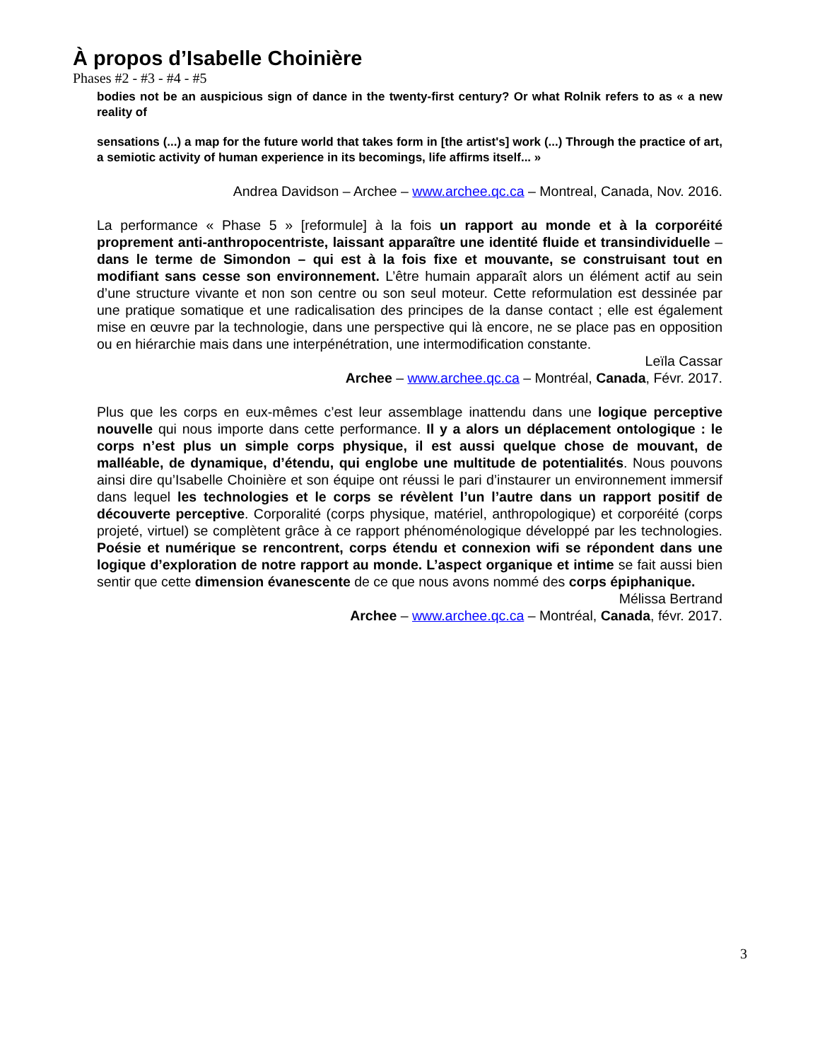À propos d’Isabelle Choinière
Phases #2 - #3 - #4 - #5
bodies not be an auspicious sign of dance in the twenty-first century? Or what Rolnik refers to as « a new reality of
sensations (...) a map for the future world that takes form in [the artist's] work (...) Through the practice of art, a semiotic activity of human experience in its becomings, life affirms itself... »
Andrea Davidson – Archee – www.archee.qc.ca – Montreal, Canada, Nov. 2016.
La performance « Phase 5 » [reformule] à la fois un rapport au monde et à la corporéité proprement anti-anthropocentriste, laissant apparaître une identité fluide et transindividuelle – dans le terme de Simondon – qui est à la fois fixe et mouvante, se construisant tout en modifiant sans cesse son environnement. L’être humain apparaît alors un élément actif au sein d’une structure vivante et non son centre ou son seul moteur. Cette reformulation est dessinée par une pratique somatique et une radicalisation des principes de la danse contact ; elle est également mise en œuvre par la technologie, dans une perspective qui là encore, ne se place pas en opposition ou en hiérarchie mais dans une interpénétration, une intermodification constante.
Leïla Cassar
Archee – www.archee.qc.ca – Montréal, Canada, Févr. 2017.
Plus que les corps en eux-mêmes c’est leur assemblage inattendu dans une logique perceptive nouvelle qui nous importe dans cette performance. Il y a alors un déplacement ontologique : le corps n’est plus un simple corps physique, il est aussi quelque chose de mouvant, de malléable, de dynamique, d’étendu, qui englobe une multitude de potentialités. Nous pouvons ainsi dire qu’Isabelle Choinière et son équipe ont réussi le pari d’instaurer un environnement immersif dans lequel les technologies et le corps se révèlent l’un l’autre dans un rapport positif de découverte perceptive. Corporalité (corps physique, matériel, anthropologique) et corporéité (corps projeté, virtuel) se complètent grâce à ce rapport phénoménologique développé par les technologies. Poésie et numérique se rencontrent, corps étendu et connexion wifi se répondent dans une logique d’exploration de notre rapport au monde. L’aspect organique et intime se fait aussi bien sentir que cette dimension évanescente de ce que nous avons nommé des corps épiphanique.
Mélissa Bertrand
Archee – www.archee.qc.ca – Montréal, Canada, févr. 2017.
3